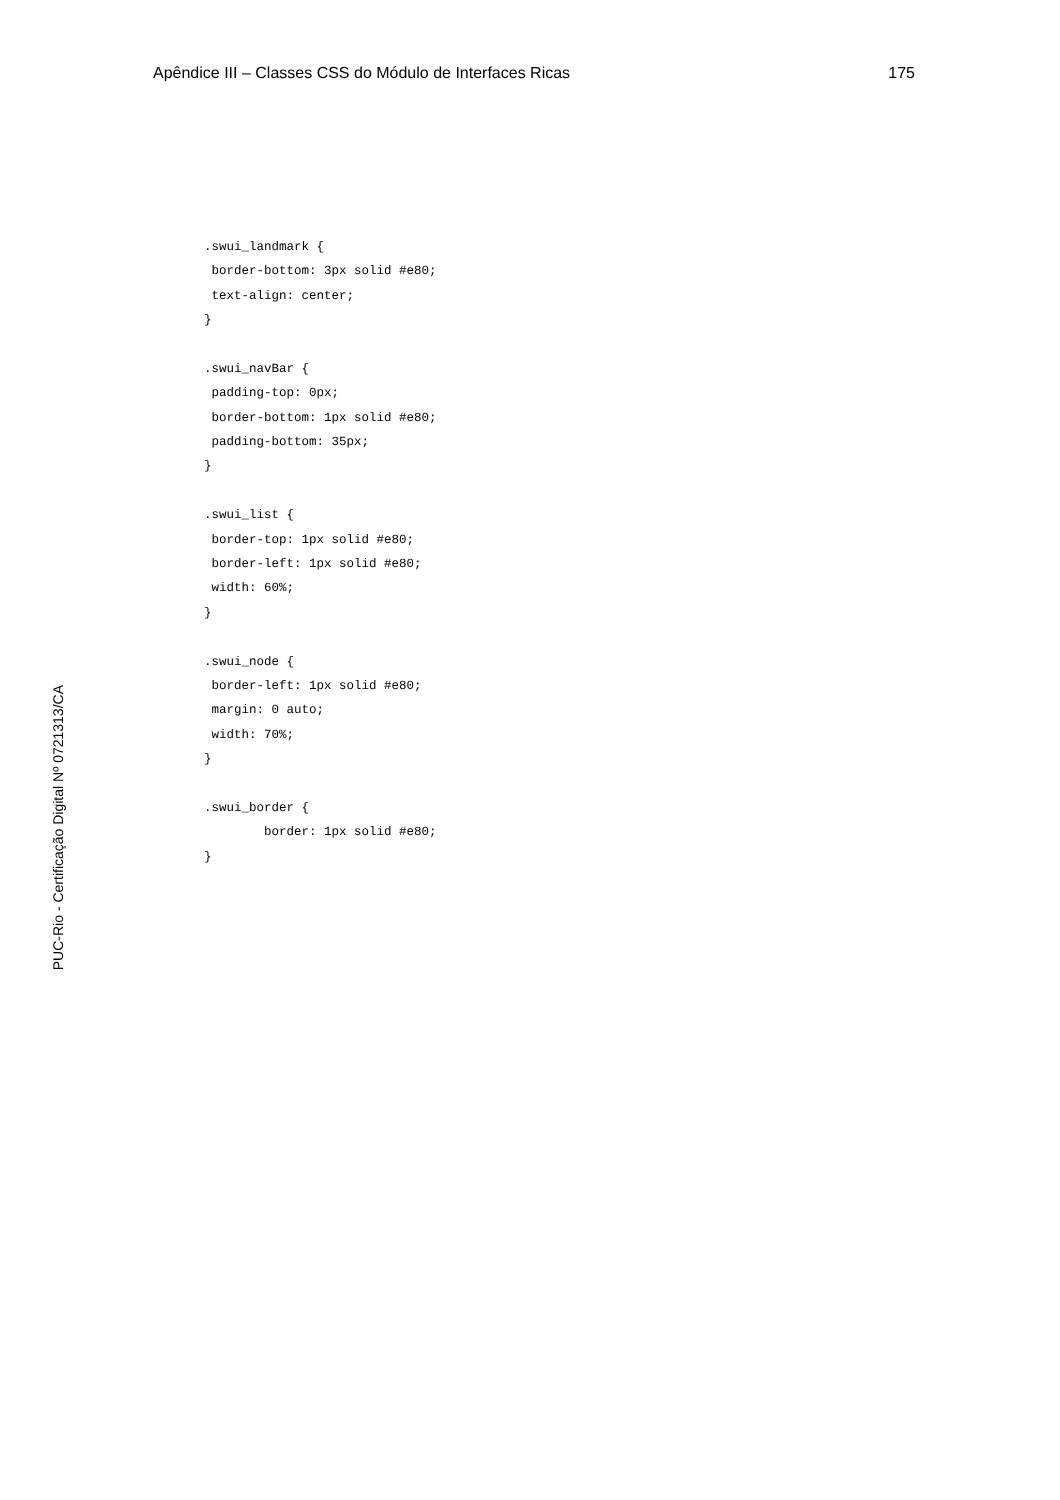Apêndice III – Classes CSS do Módulo de Interfaces Ricas 175
.swui_landmark { border-bottom: 3px solid #e80; text-align: center; } .swui_navBar { padding-top: 0px; border-bottom: 1px solid #e80; padding-bottom: 35px; } .swui_list { border-top: 1px solid #e80; border-left: 1px solid #e80; width: 60%; } .swui_node { border-left: 1px solid #e80; margin: 0 auto; width: 70%; } .swui_border { border: 1px solid #e80; }
PUC-Rio - Certificação Digital Nº 0721313/CA